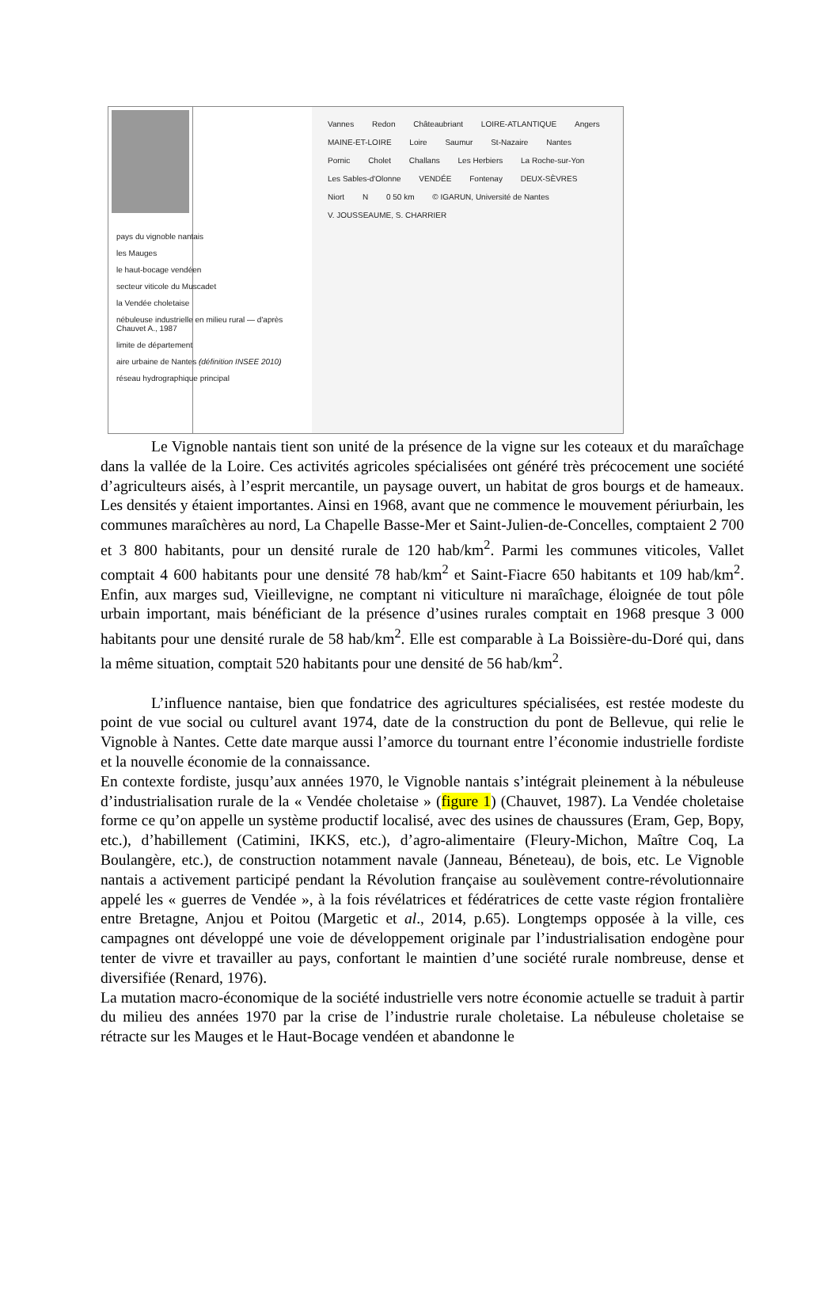pays du vignoble nantais
les Mauges
le haut-bocage vendéen
secteur viticole du Muscadet
la Vendée choletaise
nébuleuse industrielle en milieu rural — d'après Chauvet A., 1987
limite de département
aire urbaine de Nantes (définition INSEE 2010)
réseau hydrographique principal
Vannes Redon Châteaubriant LOIRE-ATLANTIQUE Angers MAINE-ET-LOIRE Loire Saumur St-Nazaire Nantes Pornic Cholet Challans Les Herbiers La Roche-sur-Yon Les Sables-d'Olonne VENDÉE Fontenay DEUX-SÈVRES Niort N 0 50 km © IGARUN, Université de Nantes V. JOUSSEAUME, S. CHARRIER
Le Vignoble nantais tient son unité de la présence de la vigne sur les coteaux et du maraîchage dans la vallée de la Loire. Ces activités agricoles spécialisées ont généré très précocement une société d’agriculteurs aisés, à l’esprit mercantile, un paysage ouvert, un habitat de gros bourgs et de hameaux. Les densités y étaient importantes. Ainsi en 1968, avant que ne commence le mouvement périurbain, les communes maraîchères au nord, La Chapelle Basse-Mer et Saint-Julien-de-Concelles, comptaient 2 700 et 3 800 habitants, pour un densité rurale de 120 hab/km<sup>2</sup>. Parmi les communes viticoles, Vallet comptait 4 600 habitants pour une densité 78 hab/km<sup>2</sup> et Saint-Fiacre 650 habitants et 109 hab/km<sup>2</sup>. Enfin, aux marges sud, Vieillevigne, ne comptant ni viticulture ni maraîchage, éloignée de tout pôle urbain important, mais bénéficiant de la présence d’usines rurales comptait en 1968 presque 3 000 habitants pour une densité rurale de 58 hab/km<sup>2</sup>. Elle est comparable à La Boissière-du-Doré qui, dans la même situation, comptait 520 habitants pour une densité de 56 hab/km<sup>2</sup>.
L’influence nantaise, bien que fondatrice des agricultures spécialisées, est restée modeste du point de vue social ou culturel avant 1974, date de la construction du pont de Bellevue, qui relie le Vignoble à Nantes. Cette date marque aussi l’amorce du tournant entre l’économie industrielle fordiste et la nouvelle économie de la connaissance.
En contexte fordiste, jusqu’aux années 1970, le Vignoble nantais s’intégrait pleinement à la nébuleuse d’industrialisation rurale de la « Vendée choletaise » (figure 1) (Chauvet, 1987). La Vendée choletaise forme ce qu’on appelle un système productif localisé, avec des usines de chaussures (Eram, Gep, Bopy, etc.), d’habillement (Catimini, IKKS, etc.), d’agro-alimentaire (Fleury-Michon, Maître Coq, La Boulangère, etc.), de construction notamment navale (Janneau, Béneteau), de bois, etc. Le Vignoble nantais a activement participé pendant la Révolution française au soulèvement contre-révolutionnaire appelé les « guerres de Vendée », à la fois révélatrices et fédératrices de cette vaste région frontalière entre Bretagne, Anjou et Poitou (Margetic et al., 2014, p.65). Longtemps opposée à la ville, ces campagnes ont développé une voie de développement originale par l’industrialisation endogène pour tenter de vivre et travailler au pays, confortant le maintien d’une société rurale nombreuse, dense et diversifiée (Renard, 1976).
La mutation macro-économique de la société industrielle vers notre économie actuelle se traduit à partir du milieu des années 1970 par la crise de l’industrie rurale choletaise. La nébuleuse choletaise se rétracte sur les Mauges et le Haut-Bocage vendéen et abandonne le